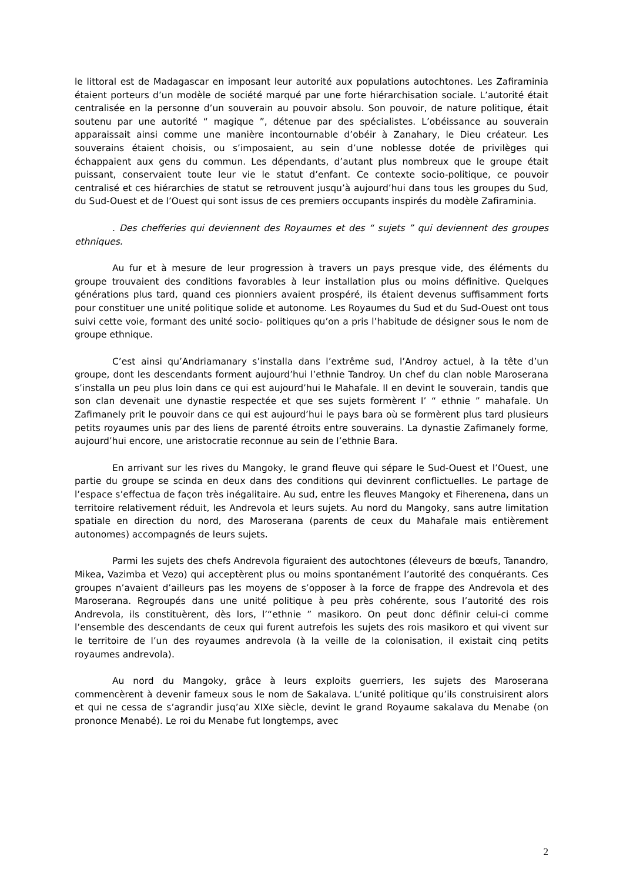le littoral est de Madagascar en imposant leur autorité aux populations autochtones. Les Zafiraminia étaient porteurs d’un modèle de société marqué par une forte hiérarchisation sociale. L’autorité était centralisée en la personne d’un souverain au pouvoir absolu. Son pouvoir, de nature politique, était soutenu par une autorité “ magique ”, détenue par des spécialistes. L’obéissance au souverain apparaissait ainsi comme une manière incontournable d’obéir à Zanahary, le Dieu créateur. Les souverains étaient choisis, ou s’imposaient, au sein d’une noblesse dotée de privilèges qui échappaient aux gens du commun. Les dépendants, d’autant plus nombreux que le groupe était puissant, conservaient toute leur vie le statut d’enfant. Ce contexte socio-politique, ce pouvoir centralisé et ces hiérarchies de statut se retrouvent jusqu’à aujourd’hui dans tous les groupes du Sud, du Sud-Ouest et de l’Ouest qui sont issus de ces premiers occupants inspirés du modèle Zafiraminia.
. Des chefferies qui deviennent des Royaumes et des “ sujets ” qui deviennent des groupes ethniques.
Au fur et à mesure de leur progression à travers un pays presque vide, des éléments du groupe trouvaient des conditions favorables à leur installation plus ou moins définitive. Quelques générations plus tard, quand ces pionniers avaient prospéré, ils étaient devenus suffisamment forts pour constituer une unité politique solide et autonome. Les Royaumes du Sud et du Sud-Ouest ont tous suivi cette voie, formant des unité socio- politiques qu’on a pris l’habitude de désigner sous le nom de groupe ethnique.
C’est ainsi qu’Andriamanary s’installa dans l’extrême sud, l’Androy actuel, à la tête d’un groupe, dont les descendants forment aujourd’hui l’ethnie Tandroy. Un chef du clan noble Maroserana s’installa un peu plus loin dans ce qui est aujourd’hui le Mahafale. Il en devint le souverain, tandis que son clan devenait une dynastie respectée et que ses sujets formèrent l’ “ ethnie ” mahafale. Un Zafimanely prit le pouvoir dans ce qui est aujourd’hui le pays bara où se formèrent plus tard plusieurs petits royaumes unis par des liens de parenté étroits entre souverains. La dynastie Zafimanely forme, aujourd’hui encore, une aristocratie reconnue au sein de l’ethnie Bara.
En arrivant sur les rives du Mangoky, le grand fleuve qui sépare le Sud-Ouest et l’Ouest, une partie du groupe se scinda en deux dans des conditions qui devinrent conflictuelles. Le partage de l’espace s’effectua de façon très inégalitaire. Au sud, entre les fleuves Mangoky et Fiherenena, dans un territoire relativement réduit, les Andrevola et leurs sujets. Au nord du Mangoky, sans autre limitation spatiale en direction du nord, des Maroserana (parents de ceux du Mahafale mais entièrement autonomes) accompagnés de leurs sujets.
Parmi les sujets des chefs Andrevola figuraient des autochtones (éleveurs de bœufs, Tanandro, Mikea, Vazimba et Vezo) qui acceptèrent plus ou moins spontanément l’autorité des conquérants. Ces groupes n’avaient d’ailleurs pas les moyens de s’opposer à la force de frappe des Andrevola et des Maroserana. Regroupés dans une unité politique à peu près cohérente, sous l’autorité des rois Andrevola, ils constituèrent, dès lors, l’“ethnie ” masikoro. On peut donc définir celui-ci comme l’ensemble des descendants de ceux qui furent autrefois les sujets des rois masikoro et qui vivent sur le territoire de l’un des royaumes andrevola (à la veille de la colonisation, il existait cinq petits royaumes andrevola).
Au nord du Mangoky, grâce à leurs exploits guerriers, les sujets des Maroserana commencèrent à devenir fameux sous le nom de Sakalava. L’unité politique qu’ils construisirent alors et qui ne cessa de s’agrandir jusq’au XIXe siècle, devint le grand Royaume sakalava du Menabe (on prononce Menabé). Le roi du Menabe fut longtemps, avec
2